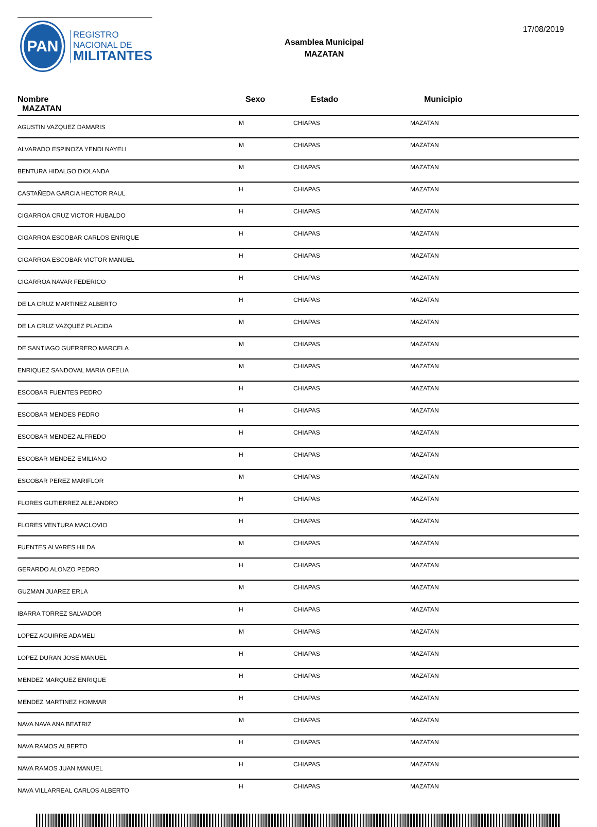PAN
REGISTRO
NACIONAL DE
MILITANTES
Asamblea Municipal
MAZATAN
17/08/2019
| Nombre MAZATAN | Sexo | Estado | Municipio |
| --- | --- | --- | --- |
| AGUSTIN VAZQUEZ DAMARIS | M | CHIAPAS | MAZATAN |
| ALVARADO ESPINOZA YENDI NAYELI | M | CHIAPAS | MAZATAN |
| BENTURA HIDALGO DIOLANDA | M | CHIAPAS | MAZATAN |
| CASTAÑEDA GARCIA HECTOR RAUL | H | CHIAPAS | MAZATAN |
| CIGARROA CRUZ VICTOR HUBALDO | H | CHIAPAS | MAZATAN |
| CIGARROA ESCOBAR CARLOS ENRIQUE | H | CHIAPAS | MAZATAN |
| CIGARROA ESCOBAR VICTOR MANUEL | H | CHIAPAS | MAZATAN |
| CIGARROA NAVAR FEDERICO | H | CHIAPAS | MAZATAN |
| DE LA CRUZ MARTINEZ ALBERTO | H | CHIAPAS | MAZATAN |
| DE LA CRUZ VAZQUEZ PLACIDA | M | CHIAPAS | MAZATAN |
| DE SANTIAGO GUERRERO MARCELA | M | CHIAPAS | MAZATAN |
| ENRIQUEZ SANDOVAL MARIA OFELIA | M | CHIAPAS | MAZATAN |
| ESCOBAR FUENTES PEDRO | H | CHIAPAS | MAZATAN |
| ESCOBAR MENDES PEDRO | H | CHIAPAS | MAZATAN |
| ESCOBAR MENDEZ ALFREDO | H | CHIAPAS | MAZATAN |
| ESCOBAR MENDEZ EMILIANO | H | CHIAPAS | MAZATAN |
| ESCOBAR PEREZ MARIFLOR | M | CHIAPAS | MAZATAN |
| FLORES GUTIERREZ ALEJANDRO | H | CHIAPAS | MAZATAN |
| FLORES VENTURA MACLOVIO | H | CHIAPAS | MAZATAN |
| FUENTES ALVARES HILDA | M | CHIAPAS | MAZATAN |
| GERARDO ALONZO PEDRO | H | CHIAPAS | MAZATAN |
| GUZMAN JUAREZ ERLA | M | CHIAPAS | MAZATAN |
| IBARRA TORREZ SALVADOR | H | CHIAPAS | MAZATAN |
| LOPEZ AGUIRRE ADAMELI | M | CHIAPAS | MAZATAN |
| LOPEZ DURAN JOSE MANUEL | H | CHIAPAS | MAZATAN |
| MENDEZ MARQUEZ ENRIQUE | H | CHIAPAS | MAZATAN |
| MENDEZ MARTINEZ HOMMAR | H | CHIAPAS | MAZATAN |
| NAVA NAVA ANA BEATRIZ | M | CHIAPAS | MAZATAN |
| NAVA RAMOS ALBERTO | H | CHIAPAS | MAZATAN |
| NAVA RAMOS JUAN MANUEL | H | CHIAPAS | MAZATAN |
| NAVA VILLARREAL CARLOS ALBERTO | H | CHIAPAS | MAZATAN |